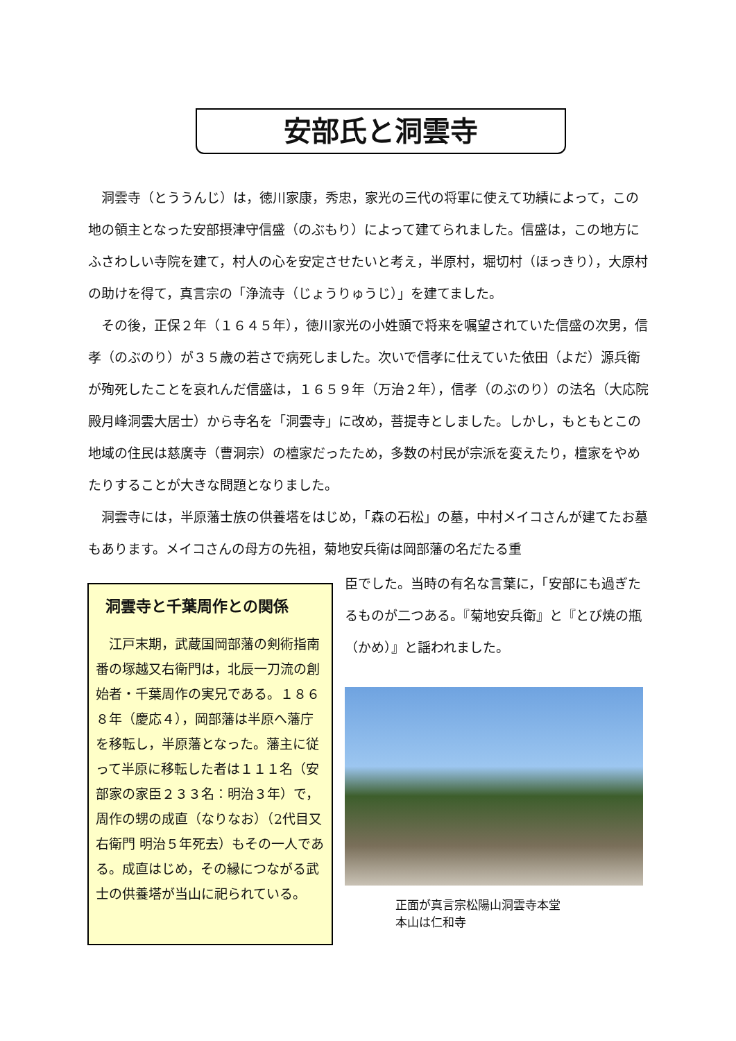安部氏と洞雲寺
洞雲寺（とううんじ）は，徳川家康，秀忠，家光の三代の将軍に使えて功績によって，この地の領主となった安部摂津守信盛（のぶもり）によって建てられました。信盛は，この地方にふさわしい寺院を建て，村人の心を安定させたいと考え，半原村，堀切村（ほっきり），大原村の助けを得て，真言宗の「浄流寺（じょうりゅうじ）」を建てました。
その後，正保２年（１６４５年），徳川家光の小姓頭で将来を嘱望されていた信盛の次男，信孝（のぶのり）が３５歳の若さで病死しました。次いで信孝に仕えていた依田（よだ）源兵衛が殉死したことを哀れんだ信盛は，１６５９年（万治２年），信孝（のぶのり）の法名（大応院殿月峰洞雲大居士）から寺名を「洞雲寺」に改め，菩提寺としました。しかし，もともとこの地域の住民は慈廣寺（曹洞宗）の檀家だったため，多数の村民が宗派を変えたり，檀家をやめたりすることが大きな問題となりました。
洞雲寺には，半原藩士族の供養塔をはじめ，「森の石松」の墓，中村メイコさんが建てたお墓もあります。メイコさんの母方の先祖，菊地安兵衛は岡部藩の名だたる重
臣でした。当時の有名な言葉に，「安部にも過ぎたるものが二つある。『菊地安兵衛』と『とび焼の瓶（かめ）』と謡われました。
洞雲寺と千葉周作との関係
　江戸末期，武蔵国岡部藩の剣術指南番の塚越又右衛門は，北辰一刀流の創始者・千葉周作の実兄である。１８６８年（慶応４），岡部藩は半原へ藩庁を移転し，半原藩となった。藩主に従って半原に移転した者は１１１名（安部家の家臣２３３名：明治３年）で，周作の甥の成直（なりなお）（2代目又右衛門 明治５年死去）もその一人である。成直はじめ，その縁につながる武士の供養塔が当山に祀られている。
正面が真言宗松陽山洞雲寺本堂
本山は仁和寺